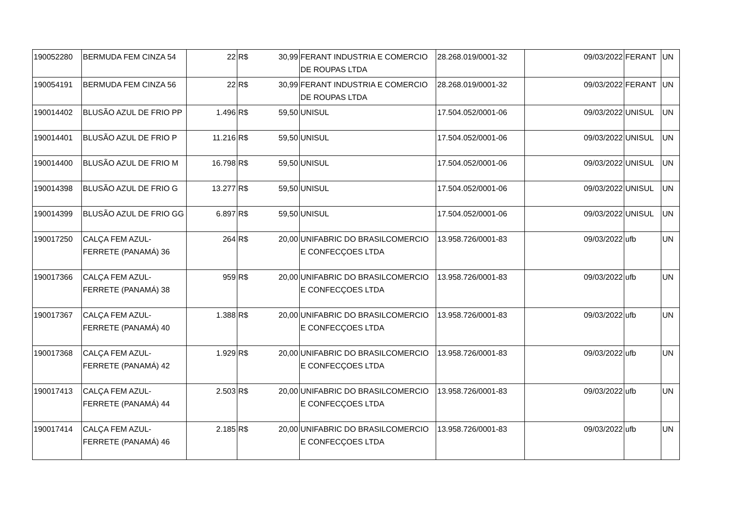| 190052280 | BERMUDA FEM CINZA 54 | 22 | R$ | 30,99 | FERANT INDUSTRIA E COMERCIO DE ROUPAS LTDA | 28.268.019/0001-32 | 09/03/2022 | FERANT | UN |
| 190054191 | BERMUDA FEM CINZA 56 | 22 | R$ | 30,99 | FERANT INDUSTRIA E COMERCIO DE ROUPAS LTDA | 28.268.019/0001-32 | 09/03/2022 | FERANT | UN |
| 190014402 | BLUSÃO AZUL DE FRIO PP | 1.496 | R$ | 59,50 | UNISUL | 17.504.052/0001-06 | 09/03/2022 | UNISUL | UN |
| 190014401 | BLUSÃO AZUL DE FRIO P | 11.216 | R$ | 59,50 | UNISUL | 17.504.052/0001-06 | 09/03/2022 | UNISUL | UN |
| 190014400 | BLUSÃO AZUL DE FRIO M | 16.798 | R$ | 59,50 | UNISUL | 17.504.052/0001-06 | 09/03/2022 | UNISUL | UN |
| 190014398 | BLUSÃO AZUL DE FRIO G | 13.277 | R$ | 59,50 | UNISUL | 17.504.052/0001-06 | 09/03/2022 | UNISUL | UN |
| 190014399 | BLUSÃO AZUL DE FRIO GG | 6.897 | R$ | 59,50 | UNISUL | 17.504.052/0001-06 | 09/03/2022 | UNISUL | UN |
| 190017250 | CALÇA FEM AZUL-FERRETE (PANAMÁ) 36 | 264 | R$ | 20,00 | UNIFABRIC DO BRASILCOMERCIO E CONFECÇOES LTDA | 13.958.726/0001-83 | 09/03/2022 | ufb | UN |
| 190017366 | CALÇA FEM AZUL-FERRETE (PANAMÁ) 38 | 959 | R$ | 20,00 | UNIFABRIC DO BRASILCOMERCIO E CONFECÇOES LTDA | 13.958.726/0001-83 | 09/03/2022 | ufb | UN |
| 190017367 | CALÇA FEM AZUL-FERRETE (PANAMÁ) 40 | 1.388 | R$ | 20,00 | UNIFABRIC DO BRASILCOMERCIO E CONFECÇOES LTDA | 13.958.726/0001-83 | 09/03/2022 | ufb | UN |
| 190017368 | CALÇA FEM AZUL-FERRETE (PANAMÁ) 42 | 1.929 | R$ | 20,00 | UNIFABRIC DO BRASILCOMERCIO E CONFECÇOES LTDA | 13.958.726/0001-83 | 09/03/2022 | ufb | UN |
| 190017413 | CALÇA FEM AZUL-FERRETE (PANAMÁ) 44 | 2.503 | R$ | 20,00 | UNIFABRIC DO BRASILCOMERCIO E CONFECÇOES LTDA | 13.958.726/0001-83 | 09/03/2022 | ufb | UN |
| 190017414 | CALÇA FEM AZUL-FERRETE (PANAMÁ) 46 | 2.185 | R$ | 20,00 | UNIFABRIC DO BRASILCOMERCIO E CONFECÇOES LTDA | 13.958.726/0001-83 | 09/03/2022 | ufb | UN |